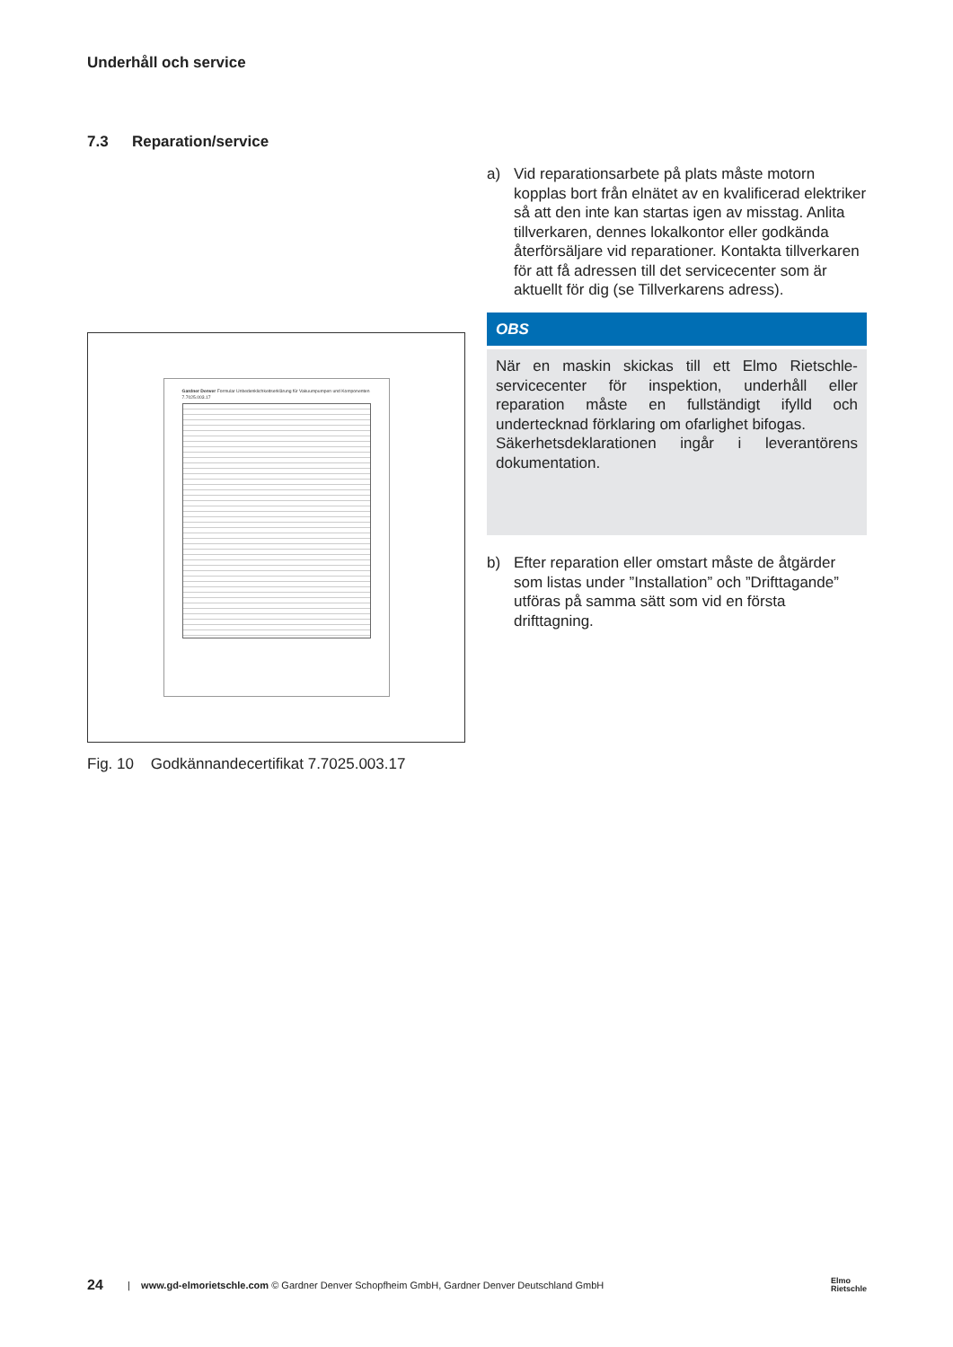Underhåll och service
7.3 Reparation/service
a) Vid reparationsarbete på plats måste motorn kopplas bort från elnätet av en kvalificerad elektriker så att den inte kan startas igen av misstag. Anlita tillverkaren, dennes lokalkontor eller godkända återförsäljare vid reparationer. Kontakta tillverkaren för att få adressen till det servicecenter som är aktuellt för dig (se Tillverkarens adress).
OBS
När en maskin skickas till ett Elmo Rietschle-servicecenter för inspektion, underhåll eller reparation måste en fullständigt ifylld och undertecknad förklaring om ofarlighet bifogas.
Säkerhetsdeklarationen ingår i leverantörens dokumentation.
b) Efter reparation eller omstart måste de åtgärder som listas under ”Installation” och ”Drifttagande” utföras på samma sätt som vid en första drifttagning.
Gardner Denver Formular Unbedenklichkeitserklärung für Vakuumpumpen und Komponenten 7.7025.003.17
Fig. 10 Godkännandecertifikat 7.7025.003.17
24 | www.gd-elmorietschle.com © Gardner Denver Schopfheim GmbH, Gardner Denver Deutschland GmbH Elmo
Rietschle